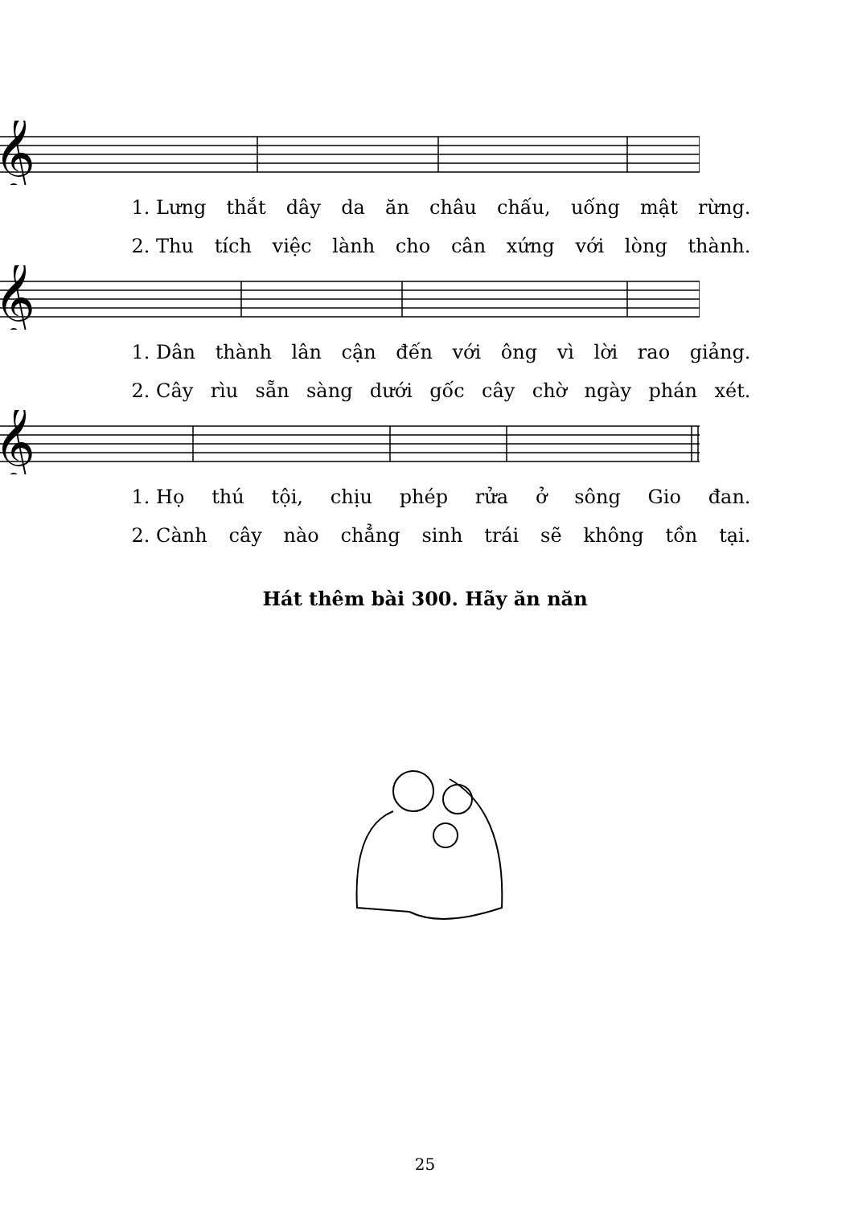𝄞
1. Lưng thắt dây da ăn châu chấu, uống mật rừng.
2. Thu tích việc lành cho cân xứng với lòng thành.
𝄞
1. Dân thành lân cận đến với ông vì lời rao giảng.
2. Cây rìu sẵn sàng dưới gốc cây chờ ngày phán xét.
𝄞
1. Họ thú tội, chịu phép rửa ở sông Gio đan.
2. Cành cây nào chẳng sinh trái sẽ không tồn tại.
Hát thêm bài 300. Hãy ăn năn
25